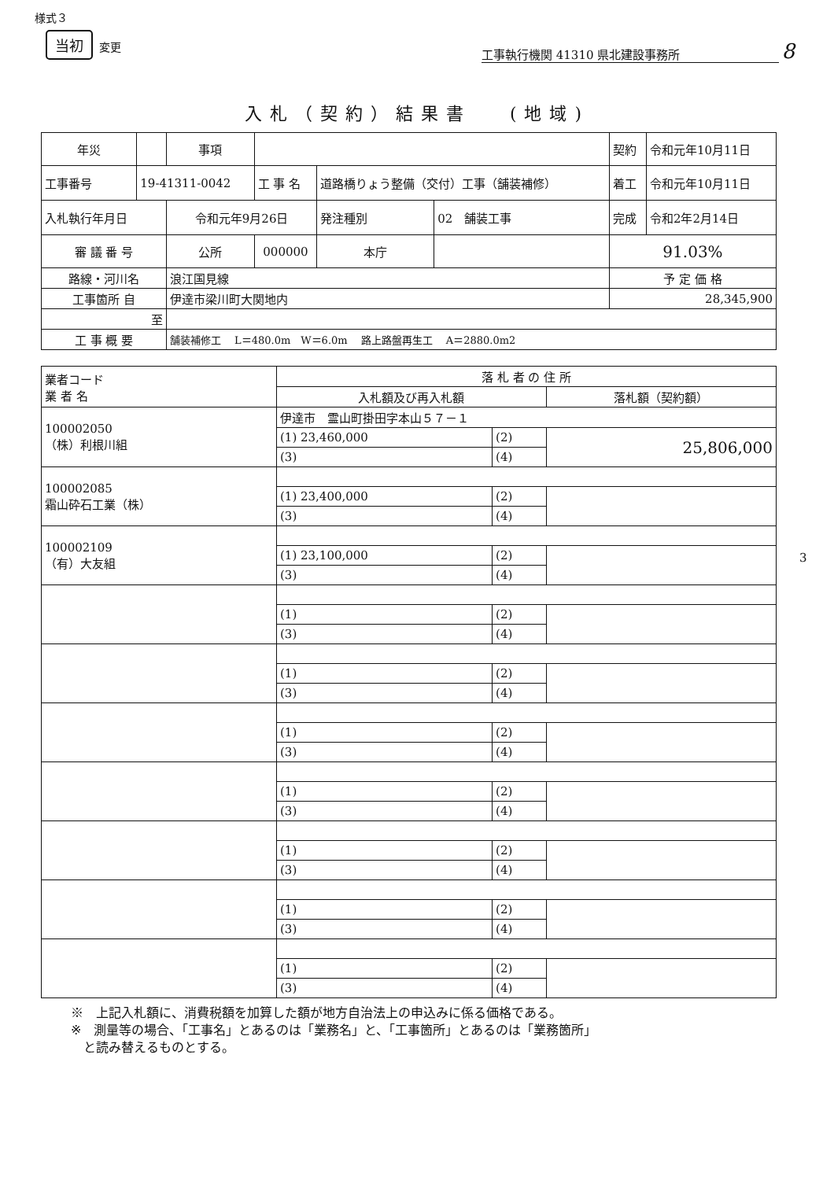様式３
当初 変更
工事執行機関 41310 県北建設事務所 8
入札（契約）結果書　 (地域)
| 年災 | | 事項 | | | | 契約 | 令和元年10月11日 |
| 工事番号 | 19-41311-0042 | | 工 事 名 | 道路橋りょう整備（交付）工事（舗装補修） | | 着工 | 令和元年10月11日 |
| 入札執行年月日 | | 令和元年9月26日 | | 発注種別 | 02 舗装工事 | 完成 | 令和2年2月14日 |
| 審 議 番 号 | | 公所 | 000000 | 本庁 | | 91.03% | |
| 路線・河川名 | | 浪江国見線 | | | | 予 定 価 格 | |
| 工事箇所 自 | | 伊達市梁川町大関地内 | | | | 28,345,900 | |
| 至 | | | | | | | |
| 工 事 概 要 | | 舗装補修工 L＝480.0m W＝6.0m 路上路盤再生工 A＝2880.0m2 | | | | | |
| 業者コード 業 者 名 | 落 札 者 の 住 所 | | |
| --- | --- | --- | --- |
| | 入札額及び再入札額 | | 落札額（契約額） |
| 100002050 （株）利根川組 | 伊達市 霊山町掛田字本山５７－１ | | |
| | (1) 23,460,000 | (2) | 25,806,000 |
| | (3) | (4) | |
| 100002085 霜山砕石工業（株） | | | |
| | (1) 23,400,000 | (2) | |
| | (3) | (4) | |
| 100002109 （有）大友組 | | | |
| | (1) 23,100,000 | (2) | |
| | (3) | (4) | |
| | (1) | (2) | |
| | (3) | (4) | |
| | (1) | (2) | |
| | (3) | (4) | |
| | (1) | (2) | |
| | (3) | (4) | |
| | (1) | (2) | |
| | (3) | (4) | |
| | (1) | (2) | |
| | (3) | (4) | |
| | (1) | (2) | |
| | (3) | (4) | |
| | (1) | (2) | |
| | (3) | (4) | |
3
※　上記入札額に、消費税額を加算した額が地方自治法上の申込みに係る価格である。
※　測量等の場合、「工事名」とあるのは「業務名」と、「工事箇所」とあるのは「業務箇所」
　と読み替えるものとする。